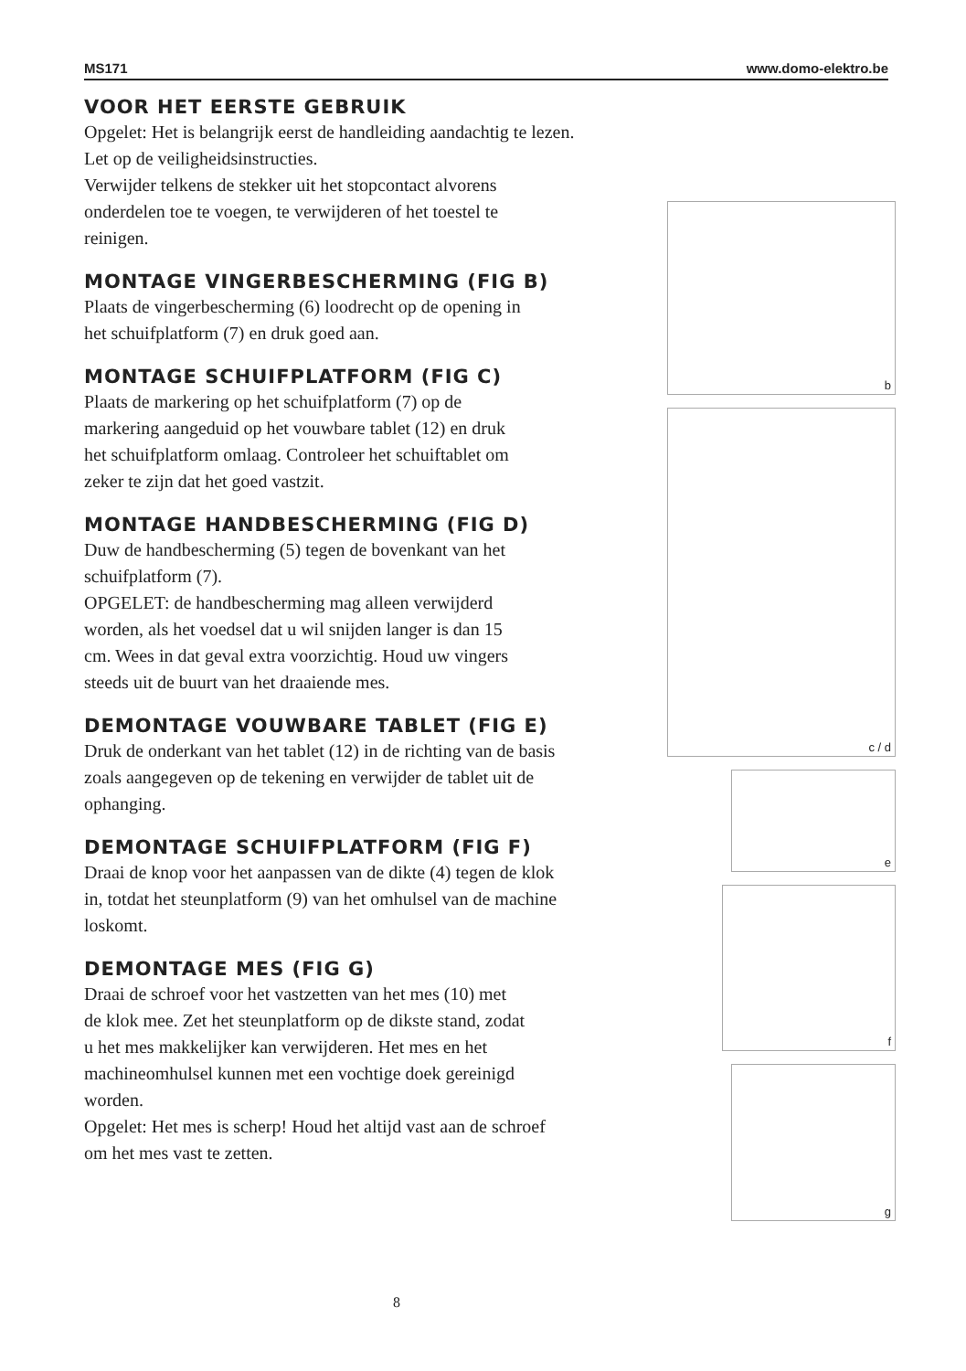MS171 www.domo-elektro.be
VOOR HET EERSTE GEBRUIK
Opgelet: Het is belangrijk eerst de handleiding aandachtig te lezen.
Let op de veiligheidsinstructies.
Verwijder telkens de stekker uit het stopcontact alvorens
onderdelen toe te voegen, te verwijderen of het toestel te
reinigen.
MONTAGE VINGERBESCHERMING (FIG B)
Plaats de vingerbescherming (6) loodrecht op de opening in
het schuifplatform (7) en druk goed aan.
MONTAGE SCHUIFPLATFORM (FIG C)
Plaats de markering op het schuifplatform (7) op de
markering aangeduid op het vouwbare tablet (12) en druk
het schuifplatform omlaag. Controleer het schuiftablet om
zeker te zijn dat het goed vastzit.
MONTAGE HANDBESCHERMING (FIG D)
Duw de handbescherming (5) tegen de bovenkant van het
schuifplatform (7).
OPGELET: de handbescherming mag alleen verwijderd
worden, als het voedsel dat u wil snijden langer is dan 15
cm. Wees in dat geval extra voorzichtig. Houd uw vingers
steeds uit de buurt van het draaiende mes.
DEMONTAGE VOUWBARE TABLET (FIG E)
Druk de onderkant van het tablet (12) in de richting van de basis
zoals aangegeven op de tekening en verwijder de tablet uit de
ophanging.
DEMONTAGE SCHUIFPLATFORM (FIG F)
Draai de knop voor het aanpassen van de dikte (4) tegen de klok
in, totdat het steunplatform (9) van het omhulsel van de machine
loskomt.
DEMONTAGE MES (FIG G)
Draai de schroef voor het vastzetten van het mes (10) met
de klok mee. Zet het steunplatform op de dikste stand, zodat
u het mes makkelijker kan verwijderen. Het mes en het
machineomhulsel kunnen met een vochtige doek gereinigd
worden.
Opgelet: Het mes is scherp! Houd het altijd vast aan de schroef
om het mes vast te zetten.
b
c / d
e
f
g
8